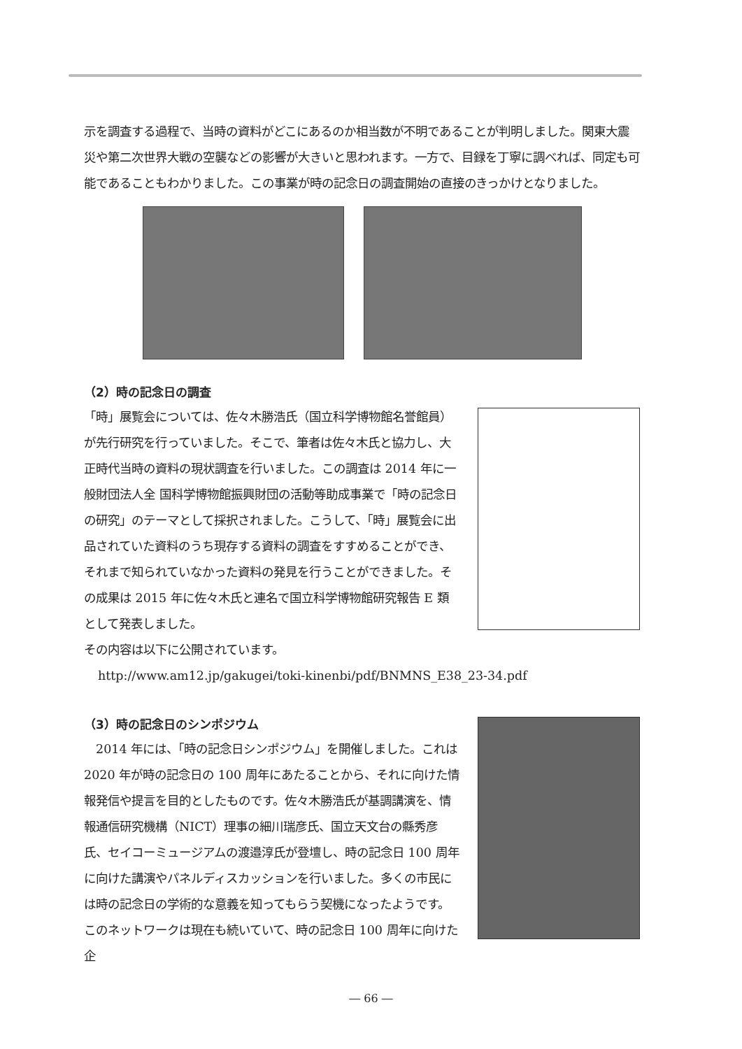示を調査する過程で、当時の資料がどこにあるのか相当数が不明であることが判明しました。関東大震災や第二次世界大戦の空襲などの影響が大きいと思われます。一方で、目録を丁寧に調べれば、同定も可能であることもわかりました。この事業が時の記念日の調査開始の直接のきっかけとなりました。
（2）時の記念日の調査
「時」展覧会については、佐々木勝浩氏（国立科学博物館名誉館員）が先行研究を行っていました。そこで、筆者は佐々木氏と協力し、大正時代当時の資料の現状調査を行いました。この調査は 2014 年に一般財団法人全 国科学博物館振興財団の活動等助成事業で「時の記念日の研究」のテーマとして採択されました。こうして、「時」展覧会に出品されていた資料のうち現存する資料の調査をすすめることができ、それまで知られていなかった資料の発見を行うことができました。その成果は 2015 年に佐々木氏と連名で国立科学博物館研究報告 E 類として発表しました。
その内容は以下に公開されています。
http://www.am12.jp/gakugei/toki-kinenbi/pdf/BNMNS_E38_23-34.pdf
（3）時の記念日のシンポジウム
　2014 年には、「時の記念日シンポジウム」を開催しました。これは 2020 年が時の記念日の 100 周年にあたることから、それに向けた情報発信や提言を目的としたものです。佐々木勝浩氏が基調講演を、情報通信研究機構（NICT）理事の細川瑞彦氏、国立天文台の縣秀彦氏、セイコーミュージアムの渡邉淳氏が登壇し、時の記念日 100 周年に向けた講演やパネルディスカッションを行いました。多くの市民には時の記念日の学術的な意義を知ってもらう契機になったようです。このネットワークは現在も続いていて、時の記念日 100 周年に向けた企
― 66 ―